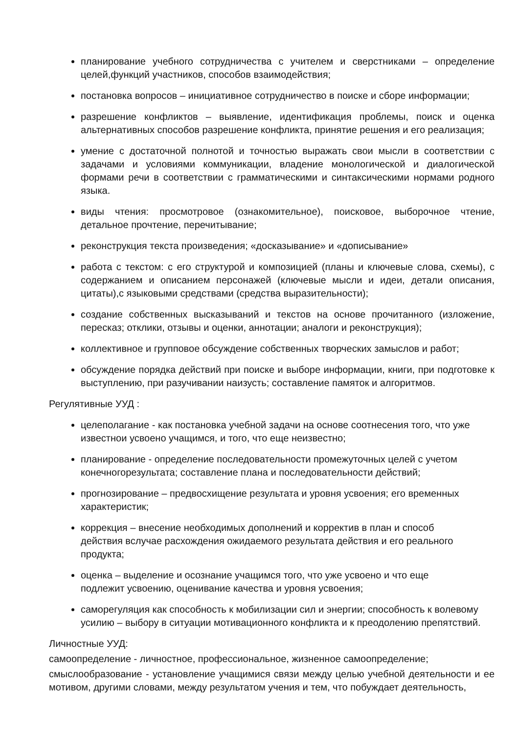планирование учебного сотрудничества с учителем и сверстниками – определение целей,функций участников, способов взаимодействия;
постановка вопросов – инициативное сотрудничество в поиске и сборе информации;
разрешение конфликтов – выявление, идентификация проблемы, поиск и оценка альтернативных способов разрешение конфликта, принятие решения и его реализация;
умение с достаточной полнотой и точностью выражать свои мысли в соответствии с задачами и условиями коммуникации, владение монологической и диалогической формами речи в соответствии с грамматическими и синтаксическими нормами родного языка.
виды чтения: просмотровое (ознакомительное), поисковое, выборочное чтение, детальное прочтение, перечитывание;
реконструкция текста произведения; «досказывание» и «дописывание»
работа с текстом: с его структурой и композицией (планы и ключевые слова, схемы), с содержанием и описанием персонажей (ключевые мысли и идеи, детали описания, цитаты),с языковыми средствами (средства выразительности);
создание собственных высказываний и текстов на основе прочитанного (изложение, пересказ; отклики, отзывы и оценки, аннотации; аналоги и реконструкция);
коллективное и групповое обсуждение собственных творческих замыслов и работ;
обсуждение порядка действий при поиске и выборе информации, книги, при подготовке к выступлению, при разучивании наизусть; составление памяток и алгоритмов.
Регулятивные УУД :
целеполагание - как постановка учебной задачи на основе соотнесения того, что уже известнои усвоено учащимся, и того, что еще неизвестно;
планирование - определение последовательности промежуточных целей с учетом конечногорезультата; составление плана и последовательности действий;
прогнозирование – предвосхищение результата и уровня усвоения; его временных характеристик;
коррекция – внесение необходимых дополнений и корректив в план и способ действия вслучае расхождения ожидаемого результата действия и его реального продукта;
оценка – выделение и осознание учащимся того, что уже усвоено и что еще подлежит усвоению, оценивание качества и уровня усвоения;
саморегуляция как способность к мобилизации сил и энергии; способность к волевому усилию – выбору в ситуации мотивационного конфликта и к преодолению препятствий.
Личностные УУД:
самоопределение - личностное, профессиональное, жизненное самоопределение;
смыслообразование - установление учащимися связи между целью учебной деятельности и ее мотивом, другими словами, между результатом учения и тем, что побуждает деятельность,